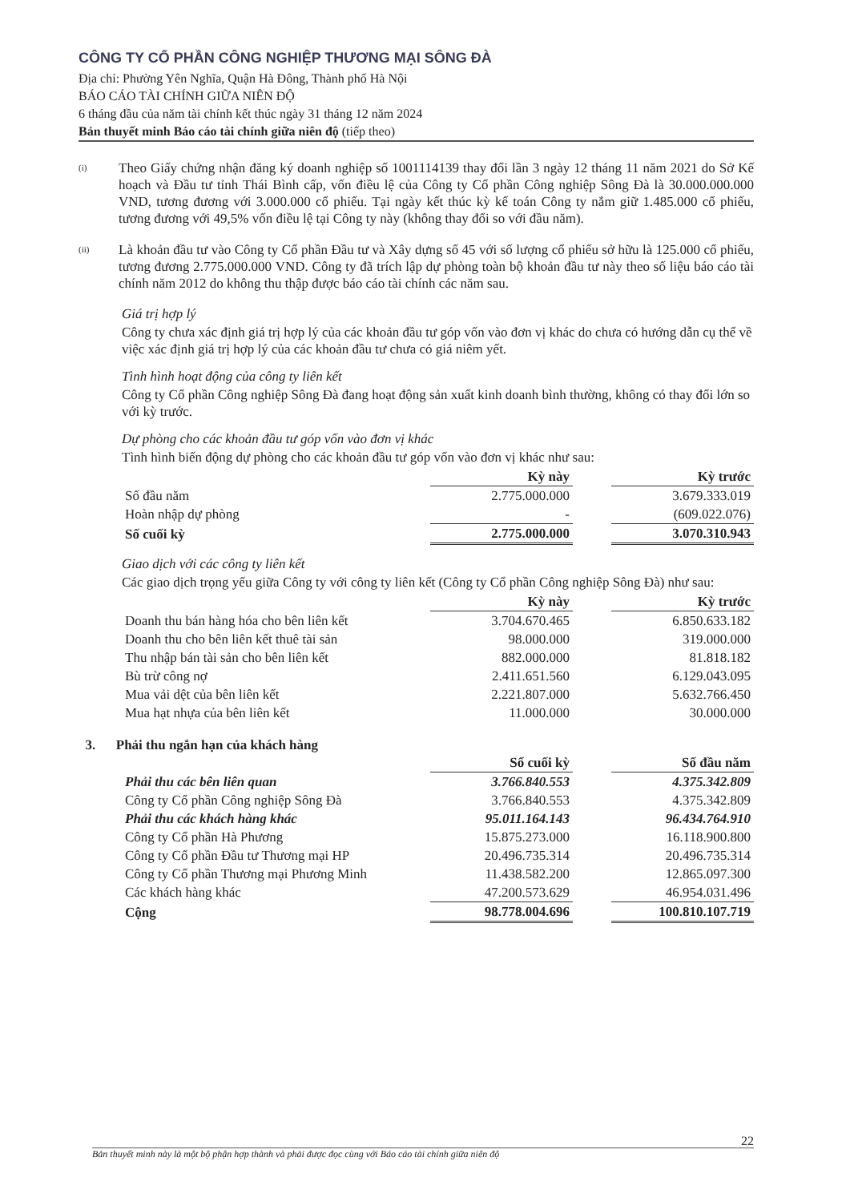CÔNG TY CỔ PHẦN CÔNG NGHIỆP THƯƠNG MẠI SÔNG ĐÀ
Địa chỉ: Phường Yên Nghĩa, Quận Hà Đông, Thành phố Hà Nội
BÁO CÁO TÀI CHÍNH GIỮA NIÊN ĐỘ
6 tháng đầu của năm tài chính kết thúc ngày 31 tháng 12 năm 2024
Bản thuyết minh Báo cáo tài chính giữa niên độ (tiếp theo)
(i)
Theo Giấy chứng nhận đăng ký doanh nghiệp số 1001114139 thay đổi lần 3 ngày 12 tháng 11 năm 2021 do Sở Kế hoạch và Đầu tư tỉnh Thái Bình cấp, vốn điều lệ của Công ty Cổ phần Công nghiệp Sông Đà là 30.000.000.000 VND, tương đương với 3.000.000 cổ phiếu. Tại ngày kết thúc kỳ kế toán Công ty nắm giữ 1.485.000 cổ phiếu, tương đương với 49,5% vốn điều lệ tại Công ty này (không thay đổi so với đầu năm).
(ii)
Là khoản đầu tư vào Công ty Cổ phần Đầu tư và Xây dựng số 45 với số lượng cổ phiếu sở hữu là 125.000 cổ phiếu, tương đương 2.775.000.000 VND. Công ty đã trích lập dự phòng toàn bộ khoản đầu tư này theo số liệu báo cáo tài chính năm 2012 do không thu thập được báo cáo tài chính các năm sau.
Giá trị hợp lý
Công ty chưa xác định giá trị hợp lý của các khoản đầu tư góp vốn vào đơn vị khác do chưa có hướng dẫn cụ thể về việc xác định giá trị hợp lý của các khoản đầu tư chưa có giá niêm yết.
Tình hình hoạt động của công ty liên kết
Công ty Cổ phần Công nghiệp Sông Đà đang hoạt động sản xuất kinh doanh bình thường, không có thay đổi lớn so với kỳ trước.
Dự phòng cho các khoản đầu tư góp vốn vào đơn vị khác
Tình hình biến động dự phòng cho các khoản đầu tư góp vốn vào đơn vị khác như sau:
| | Kỳ này | | Kỳ trước |
| Số đầu năm | 2.775.000.000 | | 3.679.333.019 |
| Hoàn nhập dự phòng | - | | (609.022.076) |
| Số cuối kỳ | 2.775.000.000 | | 3.070.310.943 |
Giao dịch với các công ty liên kết
Các giao dịch trọng yếu giữa Công ty với công ty liên kết (Công ty Cổ phần Công nghiệp Sông Đà) như sau:
| | Kỳ này | | Kỳ trước |
| Doanh thu bán hàng hóa cho bên liên kết | 3.704.670.465 | | 6.850.633.182 |
| Doanh thu cho bên liên kết thuê tài sản | 98.000.000 | | 319.000.000 |
| Thu nhập bán tài sản cho bên liên kết | 882.000.000 | | 81.818.182 |
| Bù trừ công nợ | 2.411.651.560 | | 6.129.043.095 |
| Mua vải dệt của bên liên kết | 2.221.807.000 | | 5.632.766.450 |
| Mua hạt nhựa của bên liên kết | 11.000.000 | | 30.000.000 |
3. Phải thu ngắn hạn của khách hàng
| | Số cuối kỳ | | Số đầu năm |
| Phải thu các bên liên quan | 3.766.840.553 | | 4.375.342.809 |
| Công ty Cổ phần Công nghiệp Sông Đà | 3.766.840.553 | | 4.375.342.809 |
| Phải thu các khách hàng khác | 95.011.164.143 | | 96.434.764.910 |
| Công ty Cổ phần Hà Phương | 15.875.273.000 | | 16.118.900.800 |
| Công ty Cổ phần Đầu tư Thương mại HP | 20.496.735.314 | | 20.496.735.314 |
| Công ty Cổ phần Thương mại Phương Minh | 11.438.582.200 | | 12.865.097.300 |
| Các khách hàng khác | 47.200.573.629 | | 46.954.031.496 |
| Cộng | 98.778.004.696 | | 100.810.107.719 |
Bản thuyết minh này là một bộ phận hợp thành và phải được đọc cùng với Báo cáo tài chính giữa niên độ 22